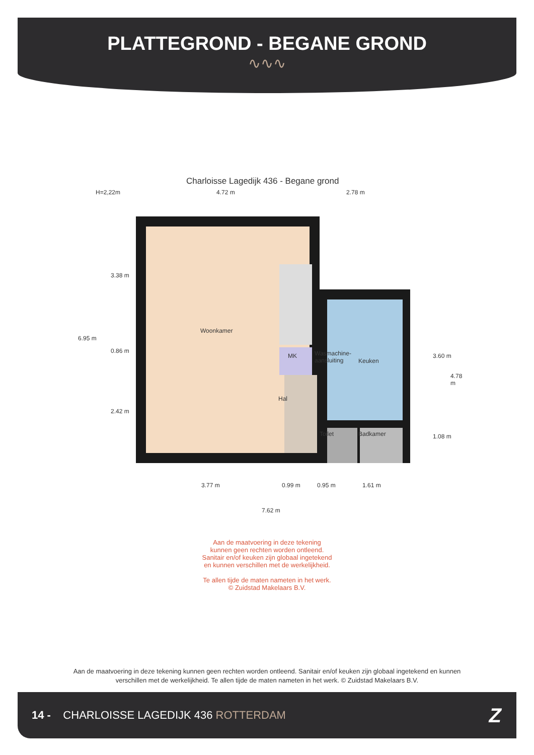PLATTEGROND - BEGANE GROND
∿∿∿
Charloisse Lagedijk 436 - Begane grond
H=2,22m 4.72 m 2.78 m
Woonkamer
MK
Wasmachine-
aansluiting
Keuken
Hal
Toilet Badkamer
6.95 m
3.38 m
0.86 m
2.42 m
3.60 m
4.78 m
1.08 m
3.77 m 0.99 m 0.95 m 1.61 m
7.62 m
Aan de maatvoering in deze tekening
kunnen geen rechten worden ontleend.
Sanitair en/of keuken zijn globaal ingetekend
en kunnen verschillen met de werkelijkheid.
Te allen tijde de maten nameten in het werk.
© Zuidstad Makelaars B.V.
Aan de maatvoering in deze tekening kunnen geen rechten worden ontleend. Sanitair en/of keuken zijn globaal ingetekend en kunnen verschillen met de werkelijkheid. Te allen tijde de maten nameten in het werk. © Zuidstad Makelaars B.V.
14 - CHARLOISSE LAGEDIJK 436 ROTTERDAM Z